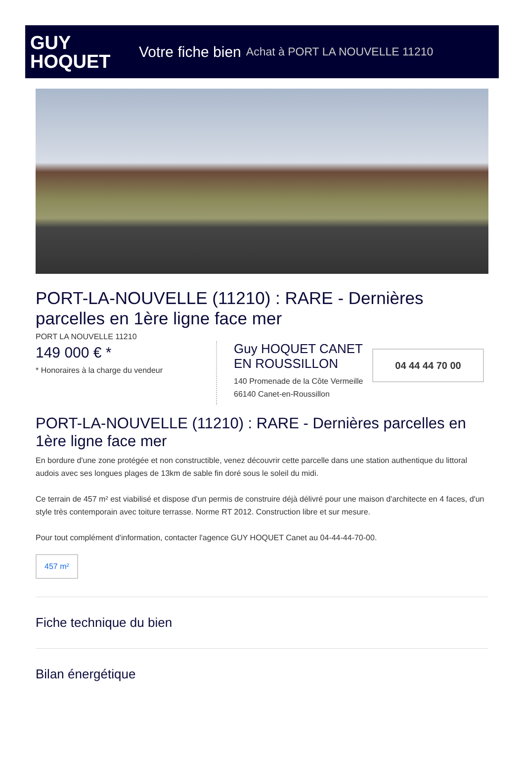GUY
HOQUET
Votre fiche bien Achat à PORT LA NOUVELLE 11210
PORT-LA-NOUVELLE (11210) : RARE - Dernières parcelles en 1ère ligne face mer
PORT LA NOUVELLE 11210
149 000 € *
* Honoraires à la charge du vendeur
Guy HOQUET CANET EN ROUSSILLON
140 Promenade de la Côte Vermeille
66140 Canet-en-Roussillon
04 44 44 70 00
PORT-LA-NOUVELLE (11210) : RARE - Dernières parcelles en 1ère ligne face mer
En bordure d'une zone protégée et non constructible, venez découvrir cette parcelle dans une station authentique du littoral audois avec ses longues plages de 13km de sable fin doré sous le soleil du midi.
Ce terrain de 457 m² est viabilisé et dispose d'un permis de construire déjà délivré pour une maison d'architecte en 4 faces, d'un style très contemporain avec toiture terrasse. Norme RT 2012. Construction libre et sur mesure.
Pour tout complément d'information, contacter l'agence GUY HOQUET Canet au 04-44-44-70-00.
457 m²
Fiche technique du bien
Bilan énergétique